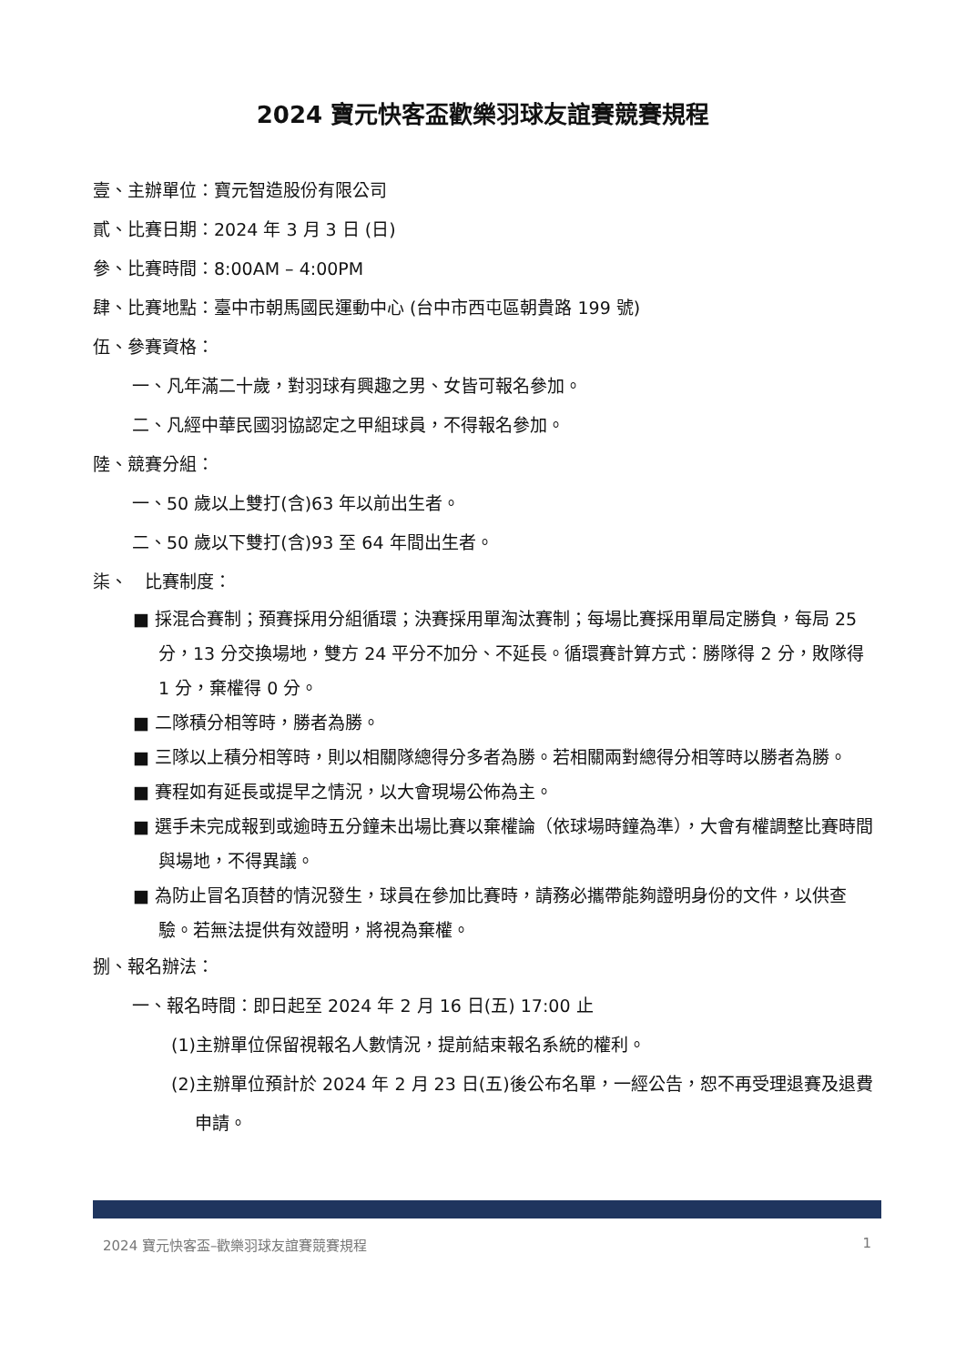2024 寶元快客盃歡樂羽球友誼賽競賽規程
壹、主辦單位：寶元智造股份有限公司
貳、比賽日期：2024 年 3 月 3 日 (日)
參、比賽時間：8:00AM – 4:00PM
肆、比賽地點：臺中市朝馬國民運動中心 (台中市西屯區朝貴路 199 號)
伍、參賽資格：
一、凡年滿二十歲，對羽球有興趣之男、女皆可報名參加。
二、凡經中華民國羽協認定之甲組球員，不得報名參加。
陸、競賽分組：
一、50 歲以上雙打(含)63 年以前出生者。
二、50 歲以下雙打(含)93 至 64 年間出生者。
柒、　比賽制度：
■ 採混合賽制；預賽採用分組循環；決賽採用單淘汰賽制；每場比賽採用單局定勝負，每局 25 分，13 分交換場地，雙方 24 平分不加分、不延長。循環賽計算方式：勝隊得 2 分，敗隊得 1 分，棄權得 0 分。
■ 二隊積分相等時，勝者為勝。
■ 三隊以上積分相等時，則以相關隊總得分多者為勝。若相關兩對總得分相等時以勝者為勝。
■ 賽程如有延長或提早之情況，以大會現場公佈為主。
■ 選手未完成報到或逾時五分鐘未出場比賽以棄權論（依球場時鐘為準），大會有權調整比賽時間與場地，不得異議。
■ 為防止冒名頂替的情況發生，球員在參加比賽時，請務必攜帶能夠證明身份的文件，以供查驗。若無法提供有效證明，將視為棄權。
捌、報名辦法：
一、報名時間：即日起至 2024 年 2 月 16 日(五) 17:00 止
(1)主辦單位保留視報名人數情況，提前結束報名系統的權利。
(2)主辦單位預計於 2024 年 2 月 23 日(五)後公布名單，一經公告，恕不再受理退賽及退費申請。
2024 寶元快客盃–歡樂羽球友誼賽競賽規程 1